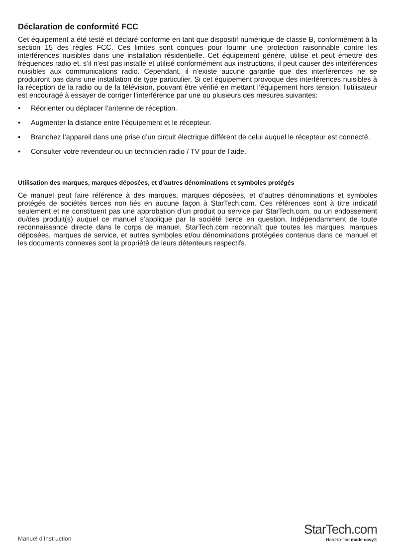Déclaration de conformité FCC
Cet équipement a été testé et déclaré conforme en tant que dispositif numérique de classe B, conformément à la section 15 des règles FCC. Ces limites sont conçues pour fournir une protection raisonnable contre les interférences nuisibles dans une installation résidentielle. Cet équipement génère, utilise et peut émettre des fréquences radio et, s’il n’est pas installé et utilisé conformément aux instructions, il peut causer des interférences nuisibles aux communications radio. Cependant, il n’existe aucune garantie que des interférences ne se produiront pas dans une installation de type particulier. Si cet équipement provoque des interférences nuisibles à la réception de la radio ou de la télévision, pouvant être vérifié en mettant l’équipement hors tension, l’utilisateur est encouragé à essayer de corriger l’interférence par une ou plusieurs des mesures suivantes:
• Réorienter ou déplacer l’antenne de réception.
• Augmenter la distance entre l’équipement et le récepteur.
• Branchez l’appareil dans une prise d’un circuit électrique différent de celui auquel le récepteur est connecté.
• Consulter votre revendeur ou un technicien radio / TV pour de l’aide.
Utilisation des marques, marques déposées, et d’autres dénominations et symboles protégés
Ce manuel peut faire référence à des marques, marques déposées, et d’autres dénominations et symboles protégés de sociétés tierces non liés en aucune façon à StarTech.com. Ces références sont à titre indicatif seulement et ne constituent pas une approbation d’un produit ou service par StarTech.com, ou un endossement du/des produit(s) auquel ce manuel s’applique par la société tierce en question. Indépendamment de toute reconnaissance directe dans le corps de manuel, StarTech.com reconnaît que toutes les marques, marques déposées, marques de service, et autres symboles et/ou dénominations protégées contenus dans ce manuel et les documents connexes sont la propriété de leurs détenteurs respectifs.
Manuel d’Instruction
StarTech.com
Hard-to-find made easy®